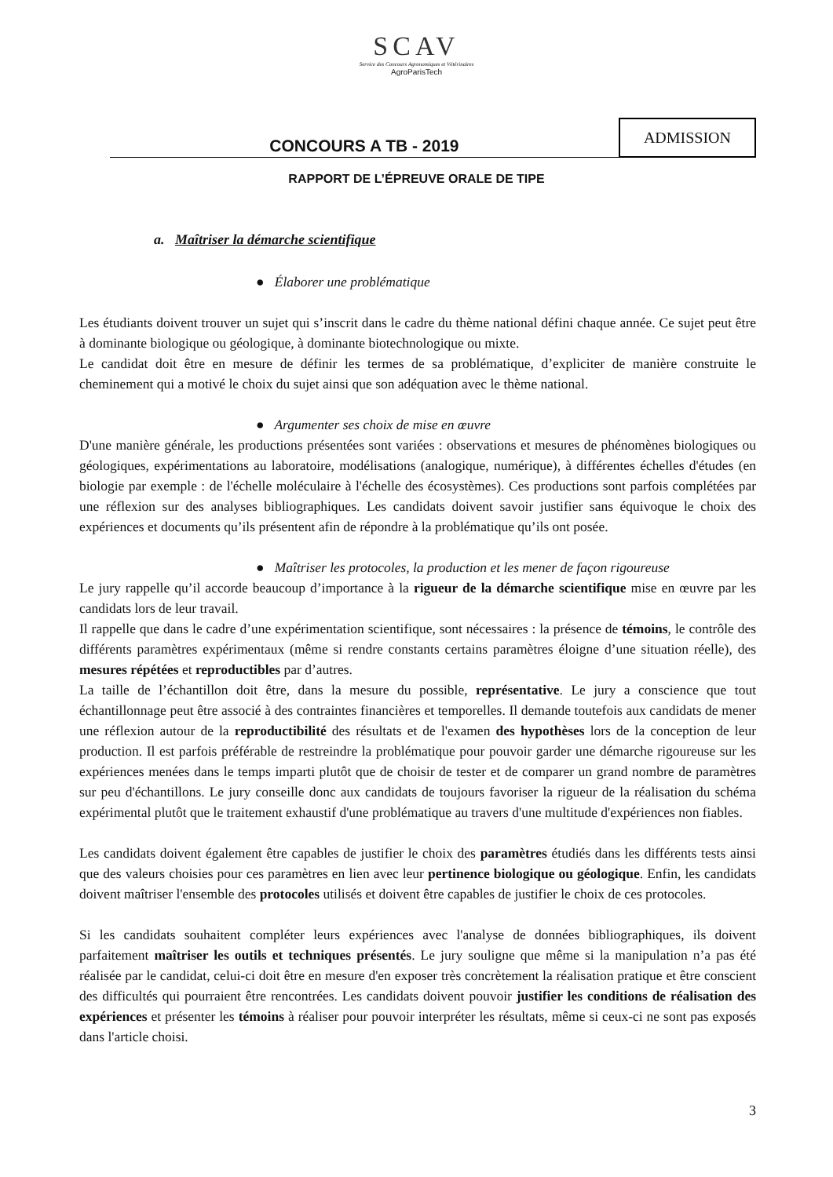SCAV
Service des Concours Agronomiques et Vétérinaires
AgroParisTech
CONCOURS A TB - 2019
ADMISSION
RAPPORT DE L’ÉPREUVE ORALE DE TIPE
a. Maîtriser la démarche scientifique
● Élaborer une problématique
Les étudiants doivent trouver un sujet qui s’inscrit dans le cadre du thème national défini chaque année. Ce sujet peut être à dominante biologique ou géologique, à dominante biotechnologique ou mixte.
Le candidat doit être en mesure de définir les termes de sa problématique, d’expliciter de manière construite le cheminement qui a motivé le choix du sujet ainsi que son adéquation avec le thème national.
● Argumenter ses choix de mise en œuvre
D'une manière générale, les productions présentées sont variées : observations et mesures de phénomènes biologiques ou géologiques, expérimentations au laboratoire, modélisations (analogique, numérique), à différentes échelles d'études (en biologie par exemple : de l'échelle moléculaire à l'échelle des écosystèmes). Ces productions sont parfois complétées par une réflexion sur des analyses bibliographiques. Les candidats doivent savoir justifier sans équivoque le choix des expériences et documents qu’ils présentent afin de répondre à la problématique qu’ils ont posée.
● Maîtriser les protocoles, la production et les mener de façon rigoureuse
Le jury rappelle qu’il accorde beaucoup d’importance à la rigueur de la démarche scientifique mise en œuvre par les candidats lors de leur travail.
Il rappelle que dans le cadre d’une expérimentation scientifique, sont nécessaires : la présence de témoins, le contrôle des différents paramètres expérimentaux (même si rendre constants certains paramètres éloigne d’une situation réelle), des mesures répétées et reproductibles par d’autres.
La taille de l’échantillon doit être, dans la mesure du possible, représentative. Le jury a conscience que tout échantillonnage peut être associé à des contraintes financières et temporelles. Il demande toutefois aux candidats de mener une réflexion autour de la reproductibilité des résultats et de l'examen des hypothèses lors de la conception de leur production. Il est parfois préférable de restreindre la problématique pour pouvoir garder une démarche rigoureuse sur les expériences menées dans le temps imparti plutôt que de choisir de tester et de comparer un grand nombre de paramètres sur peu d'échantillons. Le jury conseille donc aux candidats de toujours favoriser la rigueur de la réalisation du schéma expérimental plutôt que le traitement exhaustif d'une problématique au travers d'une multitude d'expériences non fiables.
Les candidats doivent également être capables de justifier le choix des paramètres étudiés dans les différents tests ainsi que des valeurs choisies pour ces paramètres en lien avec leur pertinence biologique ou géologique. Enfin, les candidats doivent maîtriser l'ensemble des protocoles utilisés et doivent être capables de justifier le choix de ces protocoles.
Si les candidats souhaitent compléter leurs expériences avec l'analyse de données bibliographiques, ils doivent parfaitement maîtriser les outils et techniques présentés. Le jury souligne que même si la manipulation n’a pas été réalisée par le candidat, celui-ci doit être en mesure d'en exposer très concrètement la réalisation pratique et être conscient des difficultés qui pourraient être rencontrées. Les candidats doivent pouvoir justifier les conditions de réalisation des expériences et présenter les témoins à réaliser pour pouvoir interpréter les résultats, même si ceux-ci ne sont pas exposés dans l'article choisi.
3